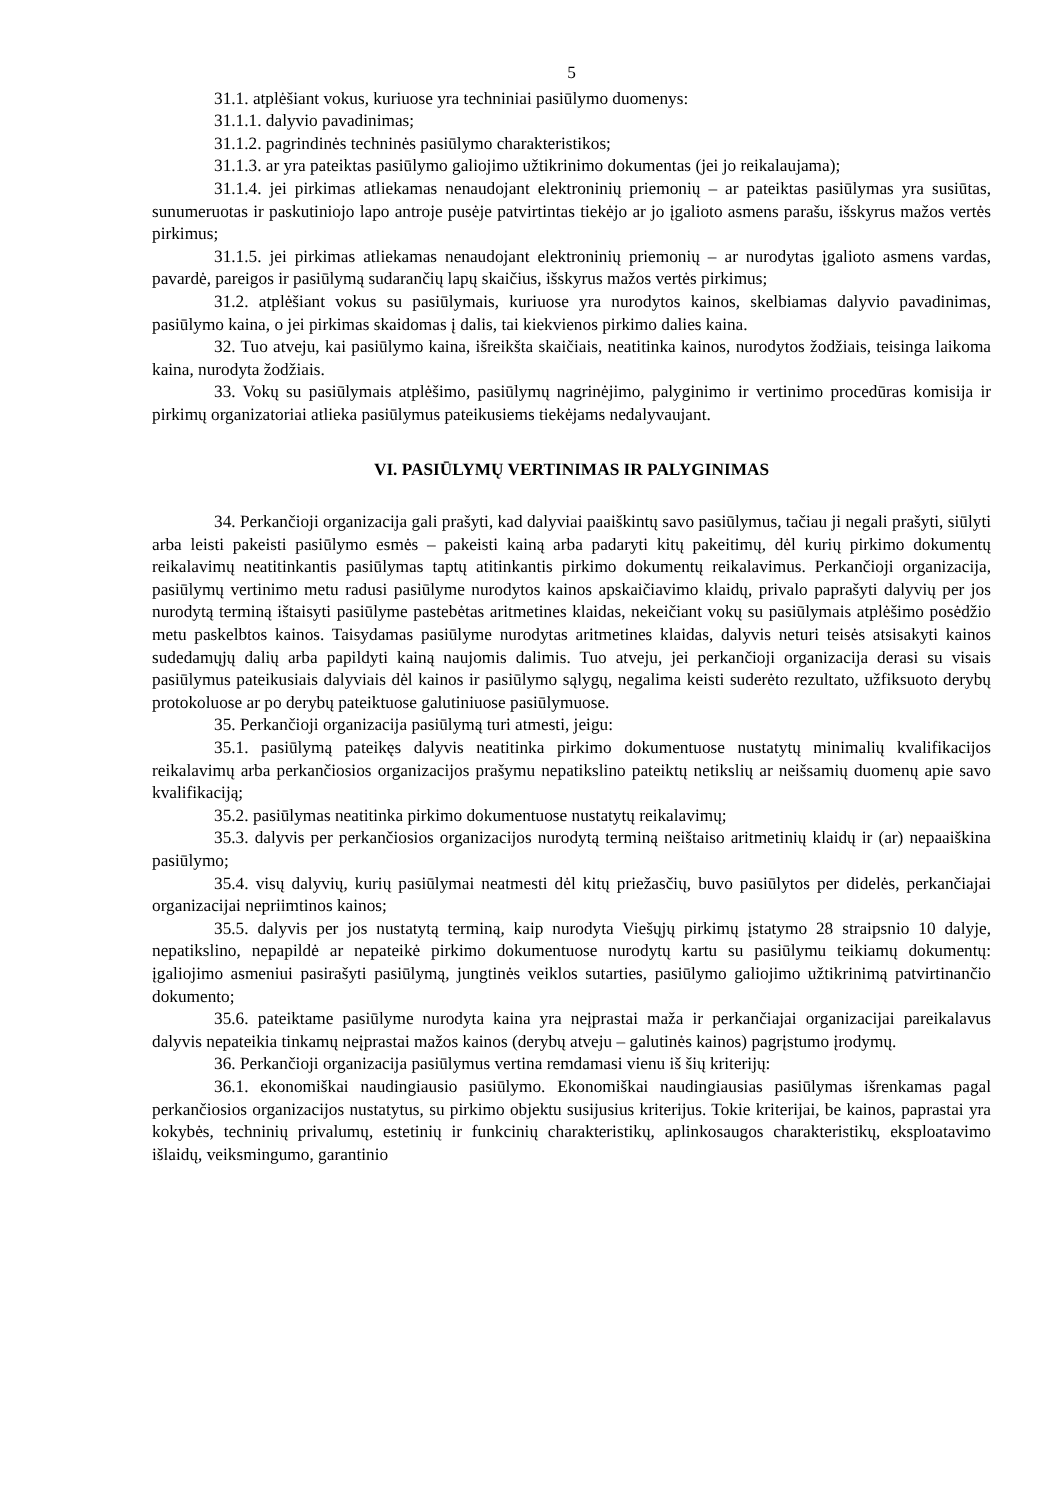5
31.1. atplėšiant vokus, kuriuose yra techniniai pasiūlymo duomenys:
31.1.1. dalyvio pavadinimas;
31.1.2. pagrindinės techninės pasiūlymo charakteristikos;
31.1.3. ar yra pateiktas pasiūlymo galiojimo užtikrinimo dokumentas (jei jo reikalaujama);
31.1.4. jei pirkimas atliekamas nenaudojant elektroninių priemonių – ar pateiktas pasiūlymas yra susiūtas, sunumeruotas ir paskutiniojo lapo antroje pusėje patvirtintas tiekėjo ar jo įgalioto asmens parašu, išskyrus mažos vertės pirkimus;
31.1.5. jei pirkimas atliekamas nenaudojant elektroninių priemonių – ar nurodytas įgalioto asmens vardas, pavardė, pareigos ir pasiūlymą sudarančių lapų skaičius, išskyrus mažos vertės pirkimus;
31.2. atplėšiant vokus su pasiūlymais, kuriuose yra nurodytos kainos, skelbiamas dalyvio pavadinimas, pasiūlymo kaina, o jei pirkimas skaidomas į dalis, tai kiekvienos pirkimo dalies kaina.
32. Tuo atveju, kai pasiūlymo kaina, išreikšta skaičiais, neatitinka kainos, nurodytos žodžiais, teisinga laikoma kaina, nurodyta žodžiais.
33. Vokų su pasiūlymais atplėšimo, pasiūlymų nagrinėjimo, palyginimo ir vertinimo procedūras komisija ir pirkimų organizatoriai atlieka pasiūlymus pateikusiems tiekėjams nedalyvaujant.
VI. PASIŪLYMŲ VERTINIMAS IR PALYGINIMAS
34. Perkančioji organizacija gali prašyti, kad dalyviai paaiškintų savo pasiūlymus, tačiau ji negali prašyti, siūlyti arba leisti pakeisti pasiūlymo esmės – pakeisti kainą arba padaryti kitų pakeitimų, dėl kurių pirkimo dokumentų reikalavimų neatitinkantis pasiūlymas taptų atitinkantis pirkimo dokumentų reikalavimus. Perkančioji organizacija, pasiūlymų vertinimo metu radusi pasiūlyme nurodytos kainos apskaičiavimo klaidų, privalo paprašyti dalyvių per jos nurodytą terminą ištaisyti pasiūlyme pastebėtas aritmetines klaidas, nekeičiant vokų su pasiūlymais atplėšimo posėdžio metu paskelbtos kainos. Taisydamas pasiūlyme nurodytas aritmetines klaidas, dalyvis neturi teisės atsisakyti kainos sudedamųjų dalių arba papildyti kainą naujomis dalimis. Tuo atveju, jei perkančioji organizacija derasi su visais pasiūlymus pateikusiais dalyviais dėl kainos ir pasiūlymo sąlygų, negalima keisti suderėto rezultato, užfiksuoto derybų protokoluose ar po derybų pateiktuose galutiniuose pasiūlymuose.
35. Perkančioji organizacija pasiūlymą turi atmesti, jeigu:
35.1. pasiūlymą pateikęs dalyvis neatitinka pirkimo dokumentuose nustatytų minimalių kvalifikacijos reikalavimų arba perkančiosios organizacijos prašymu nepatikslino pateiktų netikslių ar neišsamių duomenų apie savo kvalifikaciją;
35.2. pasiūlymas neatitinka pirkimo dokumentuose nustatytų reikalavimų;
35.3. dalyvis per perkančiosios organizacijos nurodytą terminą neištaiso aritmetinių klaidų ir (ar) nepaaiškina pasiūlymo;
35.4. visų dalyvių, kurių pasiūlymai neatmesti dėl kitų priežasčių, buvo pasiūlytos per didelės, perkančiajai organizacijai nepriimtinos kainos;
35.5. dalyvis per jos nustatytą terminą, kaip nurodyta Viešųjų pirkimų įstatymo 28 straipsnio 10 dalyje, nepatikslino, nepapildė ar nepateikė pirkimo dokumentuose nurodytų kartu su pasiūlymu teikiamų dokumentų: įgaliojimo asmeniui pasirašyti pasiūlymą, jungtinės veiklos sutarties, pasiūlymo galiojimo užtikrinimą patvirtinančio dokumento;
35.6. pateiktame pasiūlyme nurodyta kaina yra neįprastai maža ir perkančiajai organizacijai pareikalavus dalyvis nepateikia tinkamų neįprastai mažos kainos (derybų atveju – galutinės kainos) pagrįstumo įrodymų.
36. Perkančioji organizacija pasiūlymus vertina remdamasi vienu iš šių kriterijų:
36.1. ekonomiškai naudingiausio pasiūlymo. Ekonomiškai naudingiausias pasiūlymas išrenkamas pagal perkančiosios organizacijos nustatytus, su pirkimo objektu susijusius kriterijus. Tokie kriterijai, be kainos, paprastai yra kokybės, techninių privalumų, estetinių ir funkcinių charakteristikų, aplinkosaugos charakteristikų, eksploatavimo išlaidų, veiksmingumo, garantinio